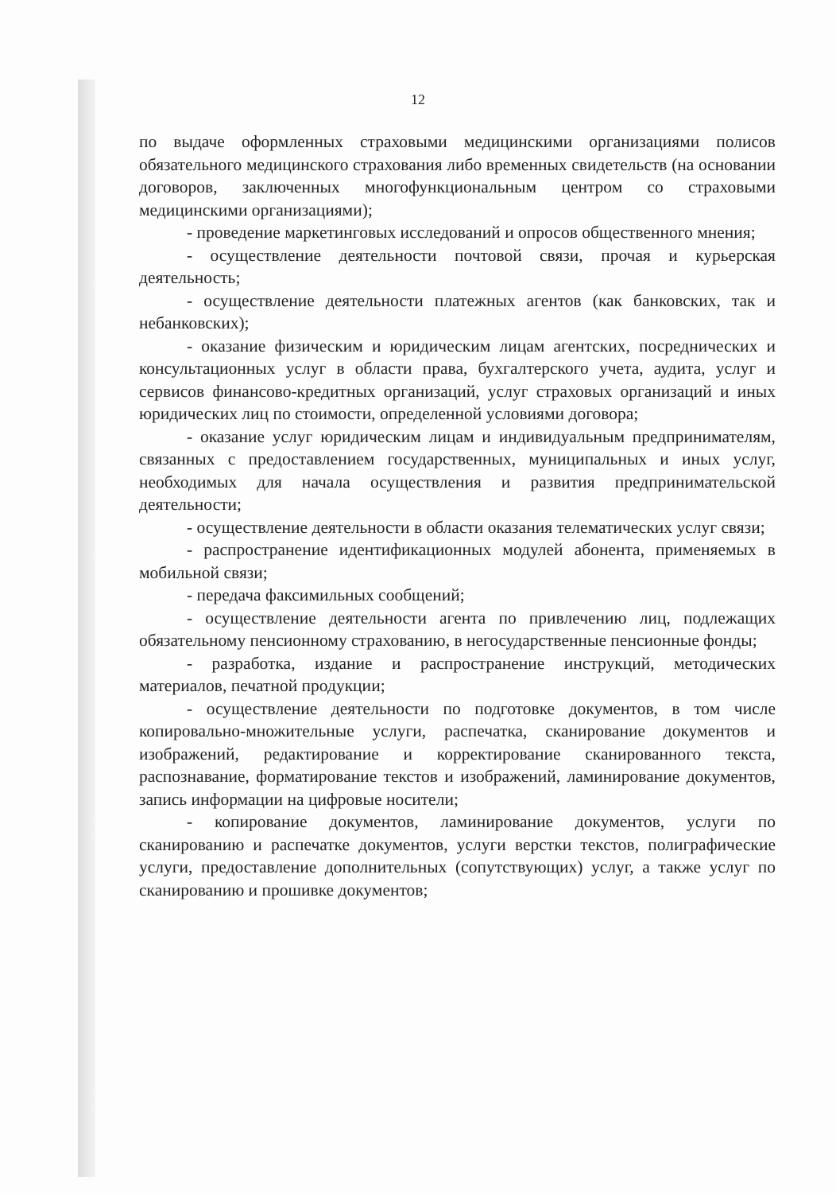12
по выдаче оформленных страховыми медицинскими организациями полисов обязательного медицинского страхования либо временных свидетельств (на основании договоров, заключенных многофункциональным центром со страховыми медицинскими организациями);
- проведение маркетинговых исследований и опросов общественного мнения;
- осуществление деятельности почтовой связи, прочая и курьерская деятельность;
- осуществление деятельности платежных агентов (как банковских, так и небанковских);
- оказание физическим и юридическим лицам агентских, посреднических и консультационных услуг в области права, бухгалтерского учета, аудита, услуг и сервисов финансово-кредитных организаций, услуг страховых организаций и иных юридических лиц по стоимости, определенной условиями договора;
- оказание услуг юридическим лицам и индивидуальным предпринимателям, связанных с предоставлением государственных, муниципальных и иных услуг, необходимых для начала осуществления и развития предпринимательской деятельности;
- осуществление деятельности в области оказания телематических услуг связи;
- распространение идентификационных модулей абонента, применяемых в мобильной связи;
- передача факсимильных сообщений;
- осуществление деятельности агента по привлечению лиц, подлежащих обязательному пенсионному страхованию, в негосударственные пенсионные фонды;
- разработка, издание и распространение инструкций, методических материалов, печатной продукции;
- осуществление деятельности по подготовке документов, в том числе копировально-множительные услуги, распечатка, сканирование документов и изображений, редактирование и корректирование сканированного текста, распознавание, форматирование текстов и изображений, ламинирование документов, запись информации на цифровые носители;
- копирование документов, ламинирование документов, услуги по сканированию и распечатке документов, услуги верстки текстов, полиграфические услуги, предоставление дополнительных (сопутствующих) услуг, а также услуг по сканированию и прошивке документов;